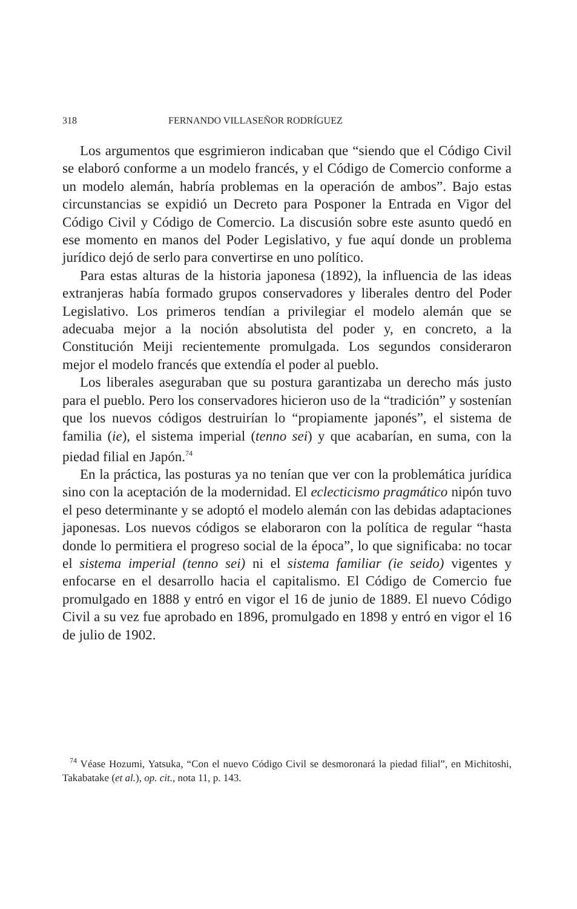318 FERNANDO VILLASEÑOR RODRÍGUEZ
Los argumentos que esgrimieron indicaban que “siendo que el Código Civil se elaboró conforme a un modelo francés, y el Código de Comercio conforme a un modelo alemán, habría problemas en la operación de ambos”. Bajo estas circunstancias se expidió un Decreto para Posponer la Entrada en Vigor del Código Civil y Código de Comercio. La discusión sobre este asunto quedó en ese momento en manos del Poder Legislativo, y fue aquí donde un problema jurídico dejó de serlo para convertirse en uno político.
Para estas alturas de la historia japonesa (1892), la influencia de las ideas extranjeras había formado grupos conservadores y liberales dentro del Poder Legislativo. Los primeros tendían a privilegiar el modelo alemán que se adecuaba mejor a la noción absolutista del poder y, en concreto, a la Constitución Meiji recientemente promulgada. Los segundos consideraron mejor el modelo francés que extendía el poder al pueblo.
Los liberales aseguraban que su postura garantizaba un derecho más justo para el pueblo. Pero los conservadores hicieron uso de la “tradición” y sostenían que los nuevos códigos destruirían lo “propiamente japonés”, el sistema de familia (ie), el sistema imperial (tenno sei) y que acabarían, en suma, con la piedad filial en Japón.<sup>74</sup>
En la práctica, las posturas ya no tenían que ver con la problemática jurídica sino con la aceptación de la modernidad. El eclecticismo pragmático nipón tuvo el peso determinante y se adoptó el modelo alemán con las debidas adaptaciones japonesas. Los nuevos códigos se elaboraron con la política de regular “hasta donde lo permitiera el progreso social de la época”, lo que significaba: no tocar el sistema imperial (tenno sei) ni el sistema familiar (ie seido) vigentes y enfocarse en el desarrollo hacia el capitalismo. El Código de Comercio fue promulgado en 1888 y entró en vigor el 16 de junio de 1889. El nuevo Código Civil a su vez fue aprobado en 1896, promulgado en 1898 y entró en vigor el 16 de julio de 1902.
<sup>74</sup> Véase Hozumi, Yatsuka, “Con el nuevo Código Civil se desmoronará la piedad filial”, en Michitoshi, Takabatake (et al.), op. cit., nota 11, p. 143.